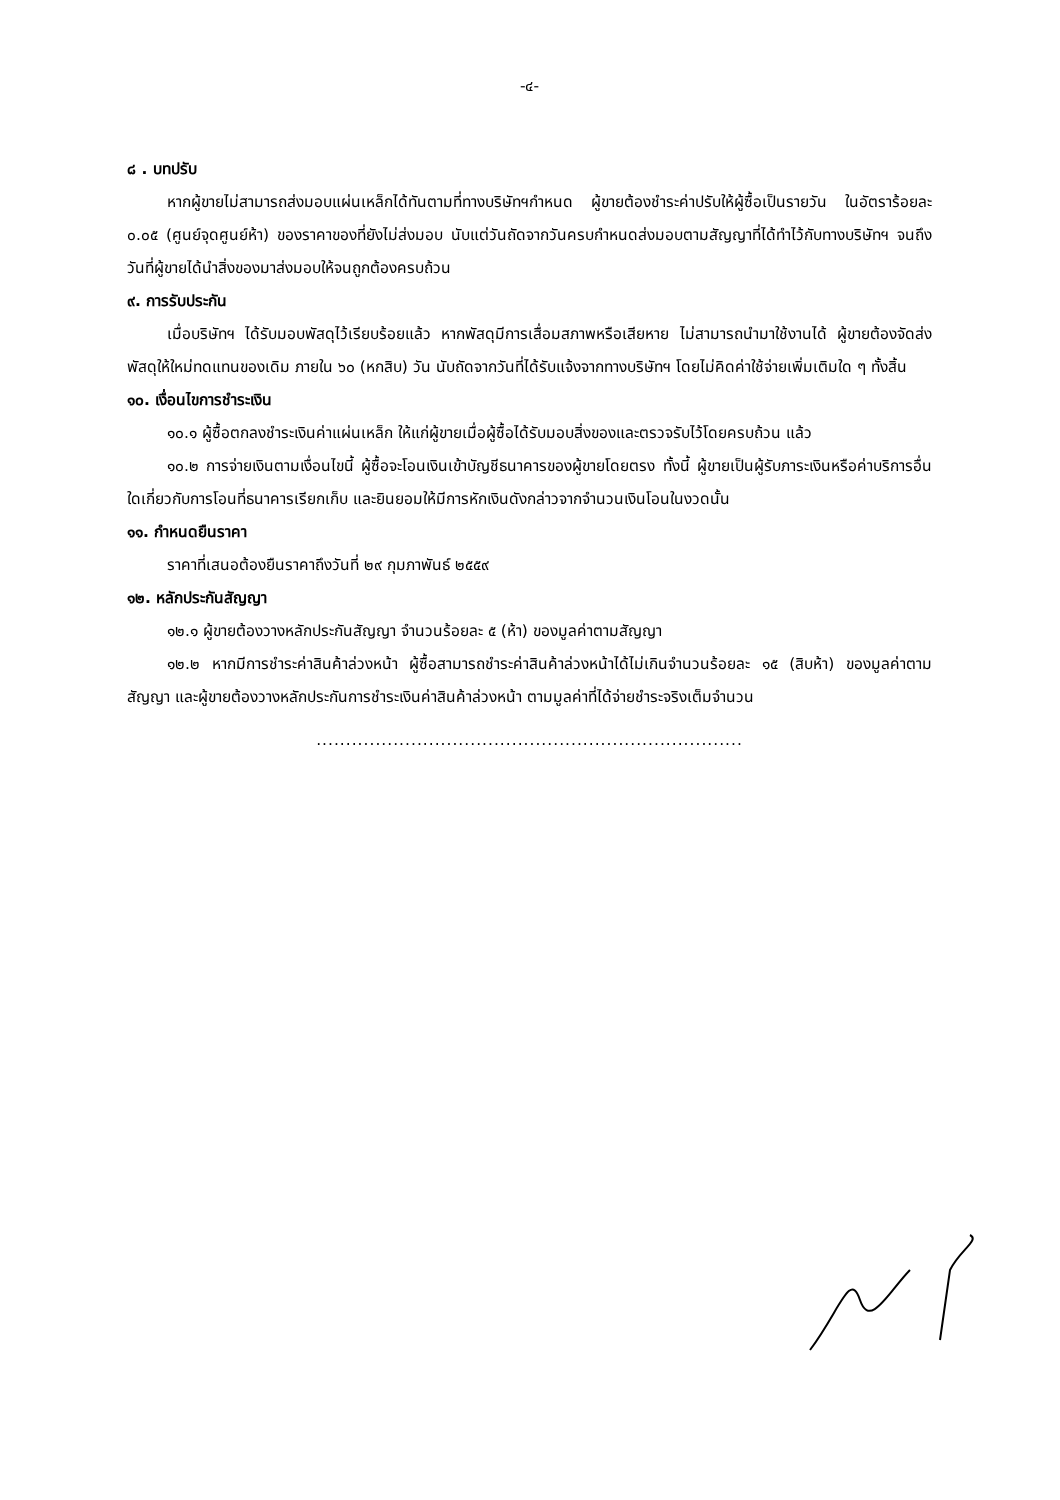-๔-
๘ . บทปรับ
หากผู้ขายไม่สามารถส่งมอบแผ่นเหล็กได้ทันตามที่ทางบริษัทฯกำหนด ผู้ขายต้องชำระค่าปรับให้ผู้ซื้อเป็นรายวัน ในอัตราร้อยละ ๐.๐๕ (ศูนย์จุดศูนย์ห้า) ของราคาของที่ยังไม่ส่งมอบ นับแต่วันถัดจากวันครบกำหนดส่งมอบตามสัญญาที่ได้ทำไว้กับทางบริษัทฯ จนถึงวันที่ผู้ขายได้นำสิ่งของมาส่งมอบให้จนถูกต้องครบถ้วน
๙. การรับประกัน
เมื่อบริษัทฯ ได้รับมอบพัสดุไว้เรียบร้อยแล้ว หากพัสดุมีการเสื่อมสภาพหรือเสียหาย ไม่สามารถนำมาใช้งานได้ ผู้ขายต้องจัดส่งพัสดุให้ใหม่ทดแทนของเดิม ภายใน ๖๐ (หกสิบ) วัน นับถัดจากวันที่ได้รับแจ้งจากทางบริษัทฯ โดยไม่คิดค่าใช้จ่ายเพิ่มเติมใด ๆ ทั้งสิ้น
๑๐. เงื่อนไขการชำระเงิน
๑๐.๑ ผู้ซื้อตกลงชำระเงินค่าแผ่นเหล็ก ให้แก่ผู้ขายเมื่อผู้ซื้อได้รับมอบสิ่งของและตรวจรับไว้โดยครบถ้วน แล้ว
๑๐.๒ การจ่ายเงินตามเงื่อนไขนี้ ผู้ซื้อจะโอนเงินเข้าบัญชีธนาคารของผู้ขายโดยตรง ทั้งนี้ ผู้ขายเป็นผู้รับภาระเงินหรือค่าบริการอื่นใดเกี่ยวกับการโอนที่ธนาคารเรียกเก็บ และยินยอมให้มีการหักเงินดังกล่าวจากจำนวนเงินโอนในงวดนั้น
๑๑. กำหนดยืนราคา
ราคาที่เสนอต้องยืนราคาถึงวันที่ ๒๙ กุมภาพันธ์ ๒๕๕๙
๑๒. หลักประกันสัญญา
๑๒.๑ ผู้ขายต้องวางหลักประกันสัญญา จำนวนร้อยละ ๕ (ห้า) ของมูลค่าตามสัญญา
๑๒.๒ หากมีการชำระค่าสินค้าล่วงหน้า ผู้ซื้อสามารถชำระค่าสินค้าล่วงหน้าได้ไม่เกินจำนวนร้อยละ ๑๕ (สิบห้า) ของมูลค่าตามสัญญา และผู้ขายต้องวางหลักประกันการชำระเงินค่าสินค้าล่วงหน้า ตามมูลค่าที่ได้จ่ายชำระจริงเต็มจำนวน
........................................................................